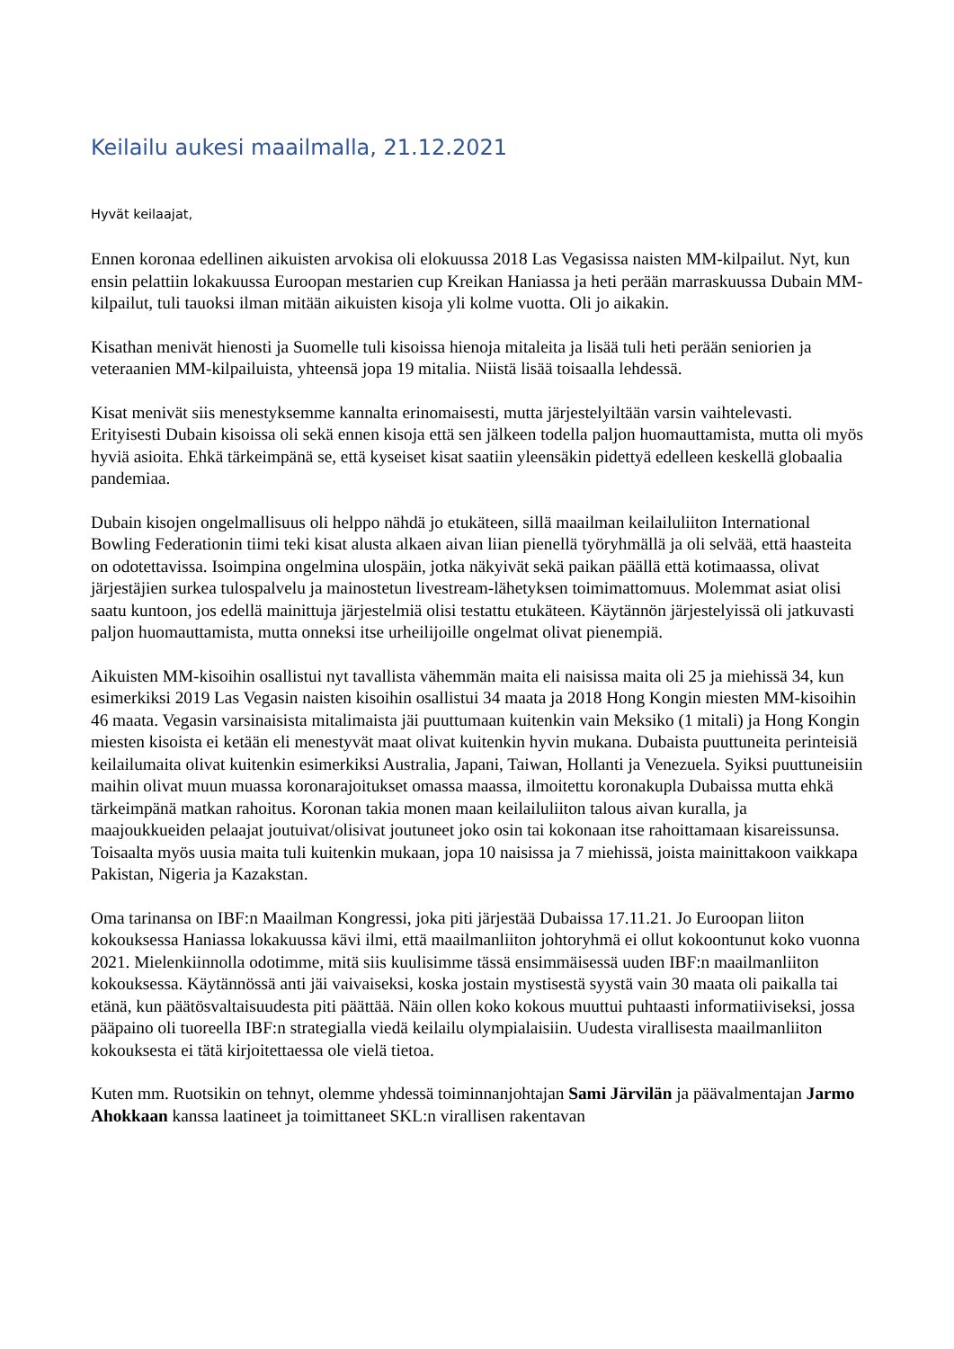Keilailu aukesi maailmalla, 21.12.2021
Hyvät keilaajat,
Ennen koronaa edellinen aikuisten arvokisa oli elokuussa 2018 Las Vegasissa naisten MM-kilpailut. Nyt, kun ensin pelattiin lokakuussa Euroopan mestarien cup Kreikan Haniassa ja heti perään marraskuussa Dubain MM-kilpailut, tuli tauoksi ilman mitään aikuisten kisoja yli kolme vuotta. Oli jo aikakin.
Kisathan menivät hienosti ja Suomelle tuli kisoissa hienoja mitaleita ja lisää tuli heti perään seniorien ja veteraanien MM-kilpailuista, yhteensä jopa 19 mitalia. Niistä lisää toisaalla lehdessä.
Kisat menivät siis menestyksemme kannalta erinomaisesti, mutta järjestelyiltään varsin vaihtelevasti. Erityisesti Dubain kisoissa oli sekä ennen kisoja että sen jälkeen todella paljon huomauttamista, mutta oli myös hyviä asioita. Ehkä tärkeimpänä se, että kyseiset kisat saatiin yleensäkin pidettyä edelleen keskellä globaalia pandemiaa.
Dubain kisojen ongelmallisuus oli helppo nähdä jo etukäteen, sillä maailman keilailuliiton International Bowling Federationin tiimi teki kisat alusta alkaen aivan liian pienellä työryhmällä ja oli selvää, että haasteita on odotettavissa. Isoimpina ongelmina ulospäin, jotka näkyivät sekä paikan päällä että kotimaassa, olivat järjestäjien surkea tulospalvelu ja mainostetun livestream-lähetyksen toimimattomuus. Molemmat asiat olisi saatu kuntoon, jos edellä mainittuja järjestelmiä olisi testattu etukäteen. Käytännön järjestelyissä oli jatkuvasti paljon huomauttamista, mutta onneksi itse urheilijoille ongelmat olivat pienempiä.
Aikuisten MM-kisoihin osallistui nyt tavallista vähemmän maita eli naisissa maita oli 25 ja miehissä 34, kun esimerkiksi 2019 Las Vegasin naisten kisoihin osallistui 34 maata ja 2018 Hong Kongin miesten MM-kisoihin 46 maata. Vegasin varsinaisista mitalimaista jäi puuttumaan kuitenkin vain Meksiko (1 mitali) ja Hong Kongin miesten kisoista ei ketään eli menestyvät maat olivat kuitenkin hyvin mukana. Dubaista puuttuneita perinteisiä keilailumaita olivat kuitenkin esimerkiksi Australia, Japani, Taiwan, Hollanti ja Venezuela. Syiksi puuttuneisiin maihin olivat muun muassa koronarajoitukset omassa maassa, ilmoitettu koronakupla Dubaissa mutta ehkä tärkeimpänä matkan rahoitus. Koronan takia monen maan keilailuliiton talous aivan kuralla, ja maajoukkueiden pelaajat joutuivat/olisivat joutuneet joko osin tai kokonaan itse rahoittamaan kisareissunsa. Toisaalta myös uusia maita tuli kuitenkin mukaan, jopa 10 naisissa ja 7 miehissä, joista mainittakoon vaikkapa Pakistan, Nigeria ja Kazakstan.
Oma tarinansa on IBF:n Maailman Kongressi, joka piti järjestää Dubaissa 17.11.21. Jo Euroopan liiton kokouksessa Haniassa lokakuussa kävi ilmi, että maailmanliiton johtoryhmä ei ollut kokoontunut koko vuonna 2021. Mielenkiinnolla odotimme, mitä siis kuulisimme tässä ensimmäisessä uuden IBF:n maailmanliiton kokouksessa. Käytännössä anti jäi vaivaiseksi, koska jostain mystisestä syystä vain 30 maata oli paikalla tai etänä, kun päätösvaltaisuudesta piti päättää. Näin ollen koko kokous muuttui puhtaasti informatiiviseksi, jossa pääpaino oli tuoreella IBF:n strategialla viedä keilailu olympialaisiin. Uudesta virallisesta maailmanliiton kokouksesta ei tätä kirjoitettaessa ole vielä tietoa.
Kuten mm. Ruotsikin on tehnyt, olemme yhdessä toiminnanjohtajan Sami Järvilän ja päävalmentajan Jarmo Ahokkaan kanssa laatineet ja toimittaneet SKL:n virallisen rakentavan